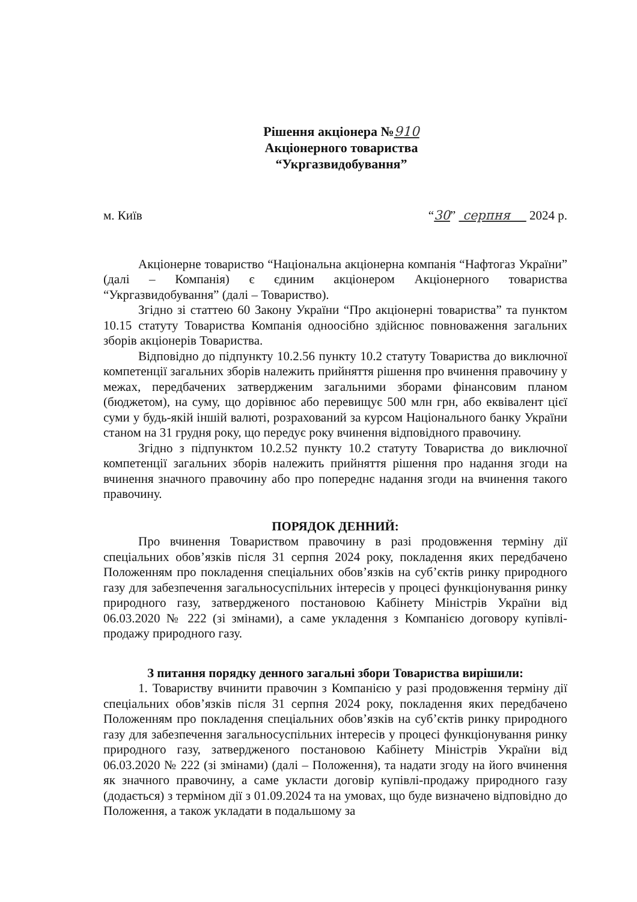Рішення акціонера №910
Акціонерного товариства
“Укргазвидобування”
м. Київ “30” серпня 2024 р.
Акціонерне товариство “Національна акціонерна компанія “Нафтогаз України” (далі – Компанія) є єдиним акціонером Акціонерного товариства “Укргазвидобування” (далі – Товариство).
Згідно зі статтею 60 Закону України “Про акціонерні товариства” та пунктом 10.15 статуту Товариства Компанія одноосібно здійснює повноваження загальних зборів акціонерів Товариства.
Відповідно до підпункту 10.2.56 пункту 10.2 статуту Товариства до виключної компетенції загальних зборів належить прийняття рішення про вчинення правочину у межах, передбачених затвердженим загальними зборами фінансовим планом (бюджетом), на суму, що дорівнює або перевищує 500 млн грн, або еквівалент цієї суми у будь-якій іншій валюті, розрахований за курсом Національного банку України станом на 31 грудня року, що передує року вчинення відповідного правочину.
Згідно з підпунктом 10.2.52 пункту 10.2 статуту Товариства до виключної компетенції загальних зборів належить прийняття рішення про надання згоди на вчинення значного правочину або про попереднє надання згоди на вчинення такого правочину.
ПОРЯДОК ДЕННИЙ:
Про вчинення Товариством правочину в разі продовження терміну дії спеціальних обов’язків після 31 серпня 2024 року, покладення яких передбачено Положенням про покладення спеціальних обов’язків на суб’єктів ринку природного газу для забезпечення загальносуспільних інтересів у процесі функціонування ринку природного газу, затвердженого постановою Кабінету Міністрів України від 06.03.2020 № 222 (зі змінами), а саме укладення з Компанією договору купівлі-продажу природного газу.
З питання порядку денного загальні збори Товариства вирішили:
1. Товариству вчинити правочин з Компанією у разі продовження терміну дії спеціальних обов’язків після 31 серпня 2024 року, покладення яких передбачено Положенням про покладення спеціальних обов’язків на суб’єктів ринку природного газу для забезпечення загальносуспільних інтересів у процесі функціонування ринку природного газу, затвердженого постановою Кабінету Міністрів України від 06.03.2020 № 222 (зі змінами) (далі – Положення), та надати згоду на його вчинення як значного правочину, а саме укласти договір купівлі-продажу природного газу (додається) з терміном дії з 01.09.2024 та на умовах, що буде визначено відповідно до Положення, а також укладати в подальшому за